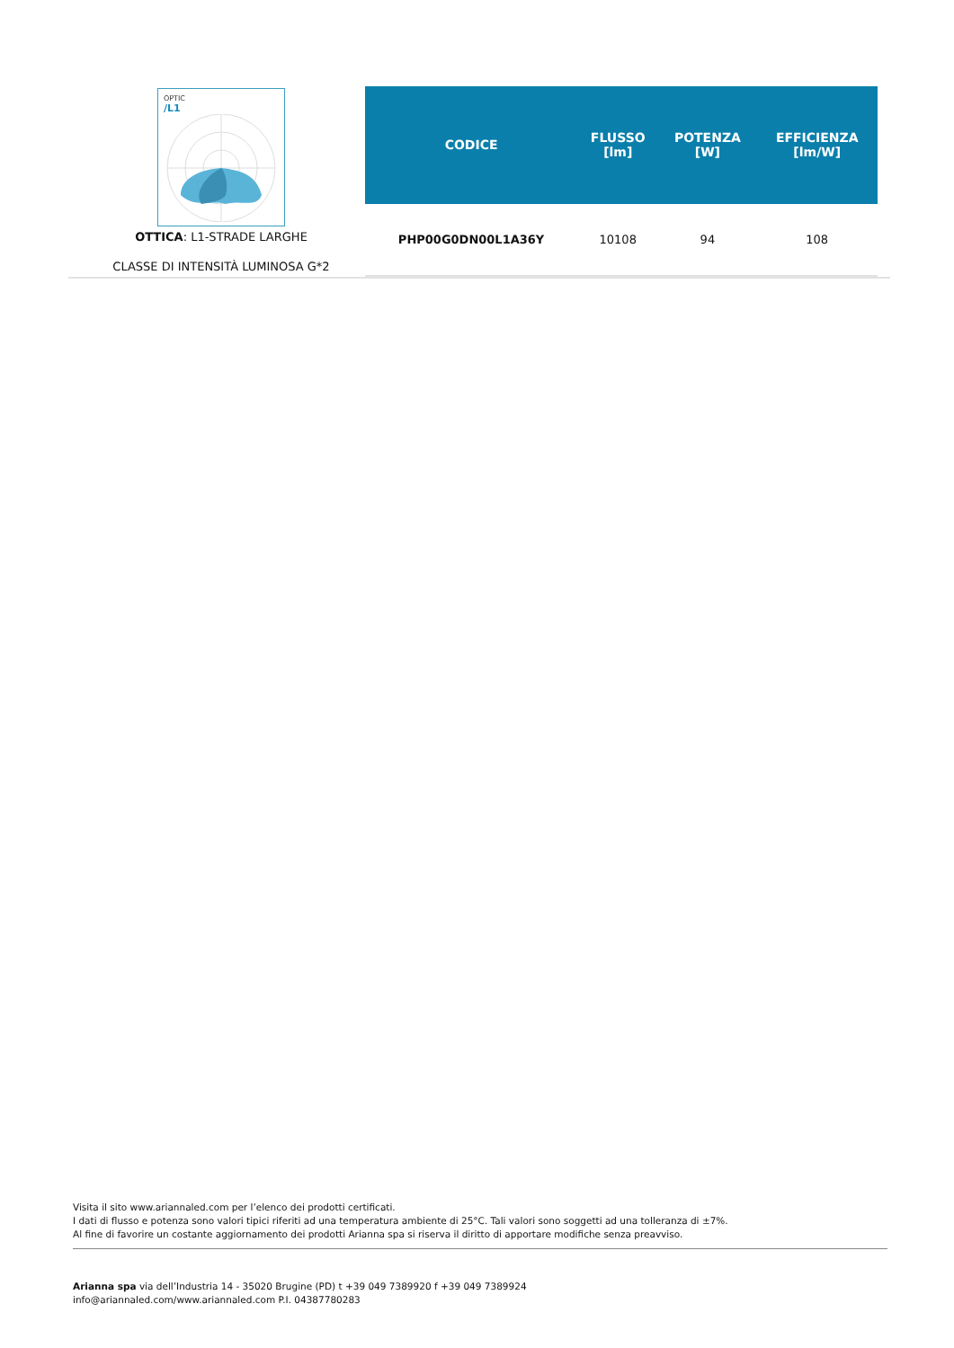OPTIC
/L1
OTTICA: L1-STRADE LARGHE
CLASSE DI INTENSITÀ LUMINOSA G*2
| CODICE | FLUSSO [lm] | POTENZA [W] | EFFICIENZA [lm/W] |
| --- | --- | --- | --- |
| PHP00G0DN00L1A36Y | 10108 | 94 | 108 |
Visita il sito www.ariannaled.com per l’elenco dei prodotti certificati.
I dati di flusso e potenza sono valori tipici riferiti ad una temperatura ambiente di 25°C. Tali valori sono soggetti ad una tolleranza di ±7%.
Al fine di favorire un costante aggiornamento dei prodotti Arianna spa si riserva il diritto di apportare modifiche senza preavviso.
Arianna spa via dell’Industria 14 - 35020 Brugine (PD) t +39 049 7389920 f +39 049 7389924
info@ariannaled.com/www.ariannaled.com P.I. 04387780283